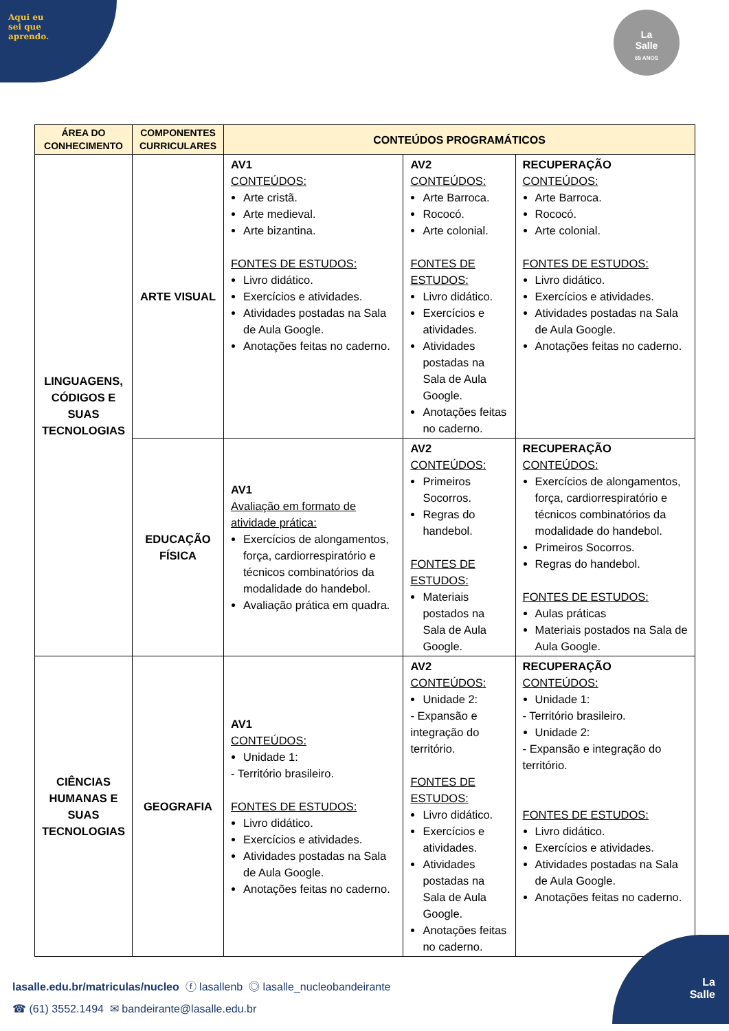Aqui eu
sei que
aprendo.
La
Salle
65 ANOS
| ÁREA DO CONHECIMENTO | COMPONENTES CURRICULARES | CONTEÚDOS PROGRAMÁTICOS | | |
| --- | --- | --- | --- | --- |
| LINGUAGENS, CÓDIGOS E SUAS TECNOLOGIAS | ARTE VISUAL | AV1 CONTEÚDOS: Arte cristã. Arte medieval. Arte bizantina. FONTES DE ESTUDOS: Livro didático. Exercícios e atividades. Atividades postadas na Sala de Aula Google. Anotações feitas no caderno. | AV2 CONTEÚDOS: Arte Barroca. Rococó. Arte colonial. FONTES DE ESTUDOS: Livro didático. Exercícios e atividades. Atividades postadas na Sala de Aula Google. Anotações feitas no caderno. | RECUPERAÇÃO CONTEÚDOS: Arte Barroca. Rococó. Arte colonial. FONTES DE ESTUDOS: Livro didático. Exercícios e atividades. Atividades postadas na Sala de Aula Google. Anotações feitas no caderno. |
| | EDUCAÇÃO FÍSICA | AV1 Avaliação em formato de atividade prática: Exercícios de alongamentos, força, cardiorrespiratório e técnicos combinatórios da modalidade do handebol. Avaliação prática em quadra. | AV2 CONTEÚDOS: Primeiros Socorros. Regras do handebol. FONTES DE ESTUDOS: Materiais postados na Sala de Aula Google. | RECUPERAÇÃO CONTEÚDOS: Exercícios de alongamentos, força, cardiorrespiratório e técnicos combinatórios da modalidade do handebol. Primeiros Socorros. Regras do handebol. FONTES DE ESTUDOS: Aulas práticas Materiais postados na Sala de Aula Google. |
| CIÊNCIAS HUMANAS E SUAS TECNOLOGIAS | GEOGRAFIA | AV1 CONTEÚDOS: Unidade 1: - Território brasileiro. FONTES DE ESTUDOS: Livro didático. Exercícios e atividades. Atividades postadas na Sala de Aula Google. Anotações feitas no caderno. | AV2 CONTEÚDOS: Unidade 2: - Expansão e integração do território. FONTES DE ESTUDOS: Livro didático. Exercícios e atividades. Atividades postadas na Sala de Aula Google. Anotações feitas no caderno. | RECUPERAÇÃO CONTEÚDOS: Unidade 1: - Território brasileiro. Unidade 2: - Expansão e integração do território. FONTES DE ESTUDOS: Livro didático. Exercícios e atividades. Atividades postadas na Sala de Aula Google. Anotações feitas no caderno. |
lasalle.edu.br/matriculas/nucleo ⓕ lasallenb ◎ lasalle_nucleobandeirante
☎ (61) 3552.1494 ✉ bandeirante@lasalle.edu.br
La
Salle